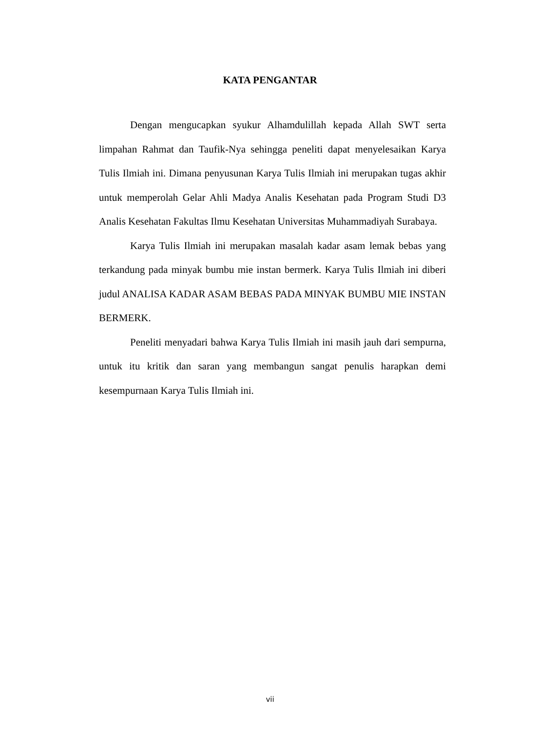KATA PENGANTAR
Dengan mengucapkan syukur Alhamdulillah kepada Allah SWT serta limpahan Rahmat dan Taufik-Nya sehingga peneliti dapat menyelesaikan Karya Tulis Ilmiah ini. Dimana penyusunan Karya Tulis Ilmiah ini merupakan tugas akhir untuk memperolah Gelar Ahli Madya Analis Kesehatan pada Program Studi D3 Analis Kesehatan Fakultas Ilmu Kesehatan Universitas Muhammadiyah Surabaya.
Karya Tulis Ilmiah ini merupakan masalah kadar asam lemak bebas yang terkandung pada minyak bumbu mie instan bermerk. Karya Tulis Ilmiah ini diberi judul ANALISA KADAR ASAM BEBAS PADA MINYAK BUMBU MIE INSTAN BERMERK.
Peneliti menyadari bahwa Karya Tulis Ilmiah ini masih jauh dari sempurna, untuk itu kritik dan saran yang membangun sangat penulis harapkan demi kesempurnaan Karya Tulis Ilmiah ini.
vii